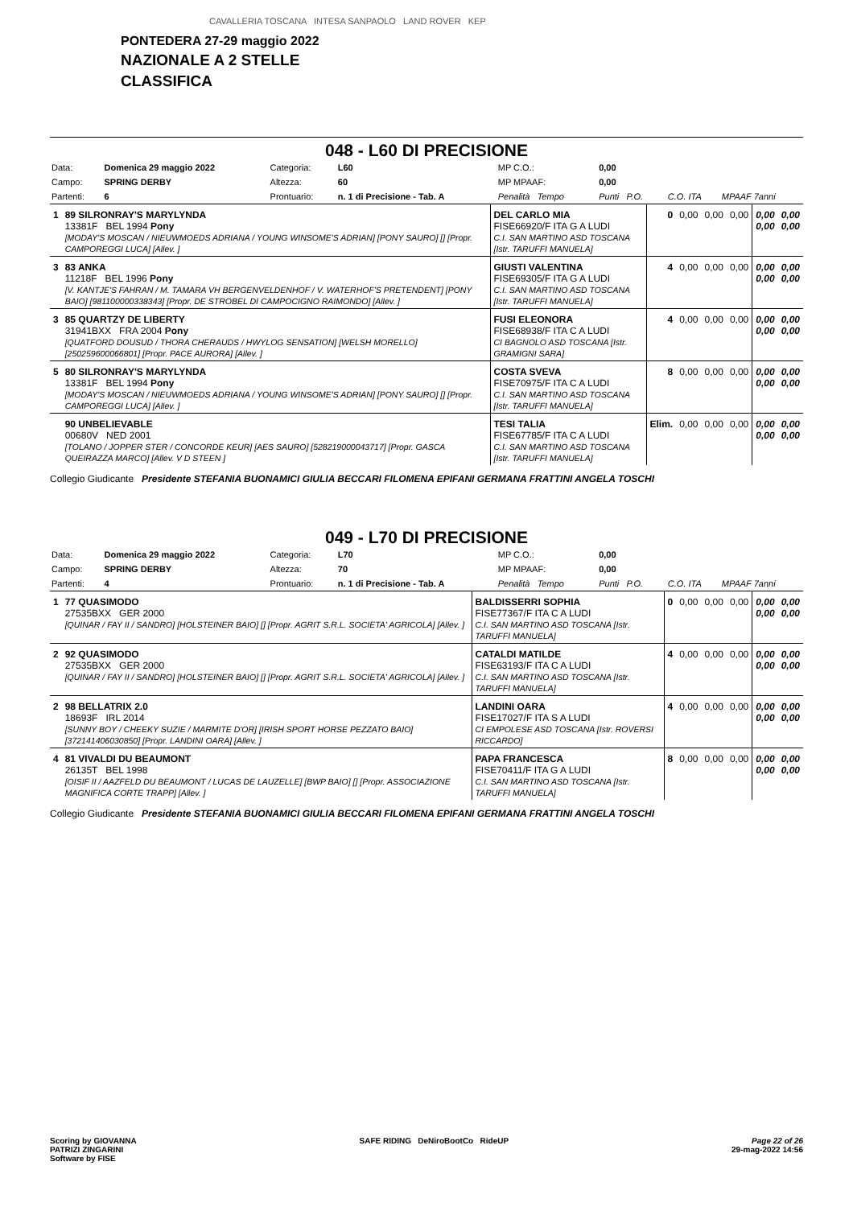CAVALLERIA TOSCANA INTESA SANPAOLO LAND ROVER KEP
PONTEDERA 27-29 maggio 2022
NAZIONALE A 2 STELLE
CLASSIFICA
048 - L60 DI PRECISIONE
| Data: | Domenica 29 maggio 2022 | Categoria: | L60 | MP C.O.: | 0,00 | | |
| Campo: | SPRING DERBY | Altezza: | 60 | MP MPAAF: | 0,00 | | |
| Partenti: | 6 | Prontuario: | n. 1 di Precisione - Tab. A | Penalità Tempo | Punti P.O. | C.O. ITA | MPAAF 7anni |
| 1 | 89 SILRONRAY'S MARYLYNDA 13381F BEL 1994 Pony [MODAY'S MOSCAN / NIEUWMOEDS ADRIANA / YOUNG WINSOME'S ADRIAN] [PONY SAURO] [] [Propr. CAMPOREGGI LUCA] [Allev. ] | DEL CARLO MIA FISE66920/F ITA G A LUDI C.I. SAN MARTINO ASD TOSCANA [Istr. TARUFFI MANUELA] | 0 | 0,00 | 0,00 | 0,00 | 0,00 0,00 | 0,00 0,00 |
| 3 | 83 ANKA 11218F BEL 1996 Pony [V. KANTJE'S FAHRAN / M. TAMARA VH BERGENVELDENHOF / V. WATERHOF'S PRETENDENT] [PONY BAIO] [981100000338343] [Propr. DE STROBEL DI CAMPOCIGNO RAIMONDO] [Allev. ] | GIUSTI VALENTINA FISE69305/F ITA G A LUDI C.I. SAN MARTINO ASD TOSCANA [Istr. TARUFFI MANUELA] | 4 | 0,00 | 0,00 | 0,00 | 0,00 0,00 | 0,00 0,00 |
| 3 | 85 QUARTZY DE LIBERTY 31941BXX FRA 2004 Pony [QUATFORD DOUSUD / THORA CHERAUDS / HWYLOG SENSATION] [WELSH MORELLO] [250259600066801] [Propr. PACE AURORA] [Allev. ] | FUSI ELEONORA FISE68938/F ITA C A LUDI CI BAGNOLO ASD TOSCANA [Istr. GRAMIGNI SARA] | 4 | 0,00 | 0,00 | 0,00 | 0,00 0,00 | 0,00 0,00 |
| 5 | 80 SILRONRAY'S MARYLYNDA 13381F BEL 1994 Pony [MODAY'S MOSCAN / NIEUWMOEDS ADRIANA / YOUNG WINSOME'S ADRIAN] [PONY SAURO] [] [Propr. CAMPOREGGI LUCA] [Allev. ] | COSTA SVEVA FISE70975/F ITA C A LUDI C.I. SAN MARTINO ASD TOSCANA [Istr. TARUFFI MANUELA] | 8 | 0,00 | 0,00 | 0,00 | 0,00 0,00 | 0,00 0,00 |
| | 90 UNBELIEVABLE 00680V NED 2001 [TOLANO / JOPPER STER / CONCORDE KEUR] [AES SAURO] [528219000043717] [Propr. GASCA QUEIRAZZA MARCO] [Allev. V D STEEN ] | TESI TALIA FISE67785/F ITA C A LUDI C.I. SAN MARTINO ASD TOSCANA [Istr. TARUFFI MANUELA] | Elim. | 0,00 | 0,00 | 0,00 | 0,00 0,00 | 0,00 0,00 |
Collegio Giudicante Presidente STEFANIA BUONAMICI GIULIA BECCARI FILOMENA EPIFANI GERMANA FRATTINI ANGELA TOSCHI
049 - L70 DI PRECISIONE
| Data: | Domenica 29 maggio 2022 | Categoria: | L70 | MP C.O.: | 0,00 | | |
| Campo: | SPRING DERBY | Altezza: | 70 | MP MPAAF: | 0,00 | | |
| Partenti: | 4 | Prontuario: | n. 1 di Precisione - Tab. A | Penalità Tempo | Punti P.O. | C.O. ITA | MPAAF 7anni |
| 1 | 77 QUASIMODO 27535BXX GER 2000 [QUINAR / FAY II / SANDRO] [HOLSTEINER BAIO] [] [Propr. AGRIT S.R.L. SOCIETA' AGRICOLA] [Allev. ] | BALDISSERRI SOPHIA FISE77367/F ITA C A LUDI C.I. SAN MARTINO ASD TOSCANA [Istr. TARUFFI MANUELA] | 0 | 0,00 | 0,00 | 0,00 | 0,00 0,00 | 0,00 0,00 |
| 2 | 92 QUASIMODO 27535BXX GER 2000 [QUINAR / FAY II / SANDRO] [HOLSTEINER BAIO] [] [Propr. AGRIT S.R.L. SOCIETA' AGRICOLA] [Allev. ] | CATALDI MATILDE FISE63193/F ITA C A LUDI C.I. SAN MARTINO ASD TOSCANA [Istr. TARUFFI MANUELA] | 4 | 0,00 | 0,00 | 0,00 | 0,00 0,00 | 0,00 0,00 |
| 2 | 98 BELLATRIX 2.0 18693F IRL 2014 [SUNNY BOY / CHEEKY SUZIE / MARMITE D'OR] [IRISH SPORT HORSE PEZZATO BAIO] [372141406030850] [Propr. LANDINI OARA] [Allev. ] | LANDINI OARA FISE17027/F ITA S A LUDI CI EMPOLESE ASD TOSCANA [Istr. ROVERSI RICCARDO] | 4 | 0,00 | 0,00 | 0,00 | 0,00 0,00 | 0,00 0,00 |
| 4 | 81 VIVALDI DU BEAUMONT 26135T BEL 1998 [OISIF II / AAZFELD DU BEAUMONT / LUCAS DE LAUZELLE] [BWP BAIO] [] [Propr. ASSOCIAZIONE MAGNIFICA CORTE TRAPP] [Allev. ] | PAPA FRANCESCA FISE70411/F ITA G A LUDI C.I. SAN MARTINO ASD TOSCANA [Istr. TARUFFI MANUELA] | 8 | 0,00 | 0,00 | 0,00 | 0,00 0,00 | 0,00 0,00 |
Collegio Giudicante Presidente STEFANIA BUONAMICI GIULIA BECCARI FILOMENA EPIFANI GERMANA FRATTINI ANGELA TOSCHI
Scoring by GIOVANNA
PATRIZI ZINGARINI
Software by FISE
SAFE RIDING DeNiroBootCo RideUP
Page 22 of 26
29-mag-2022 14:56